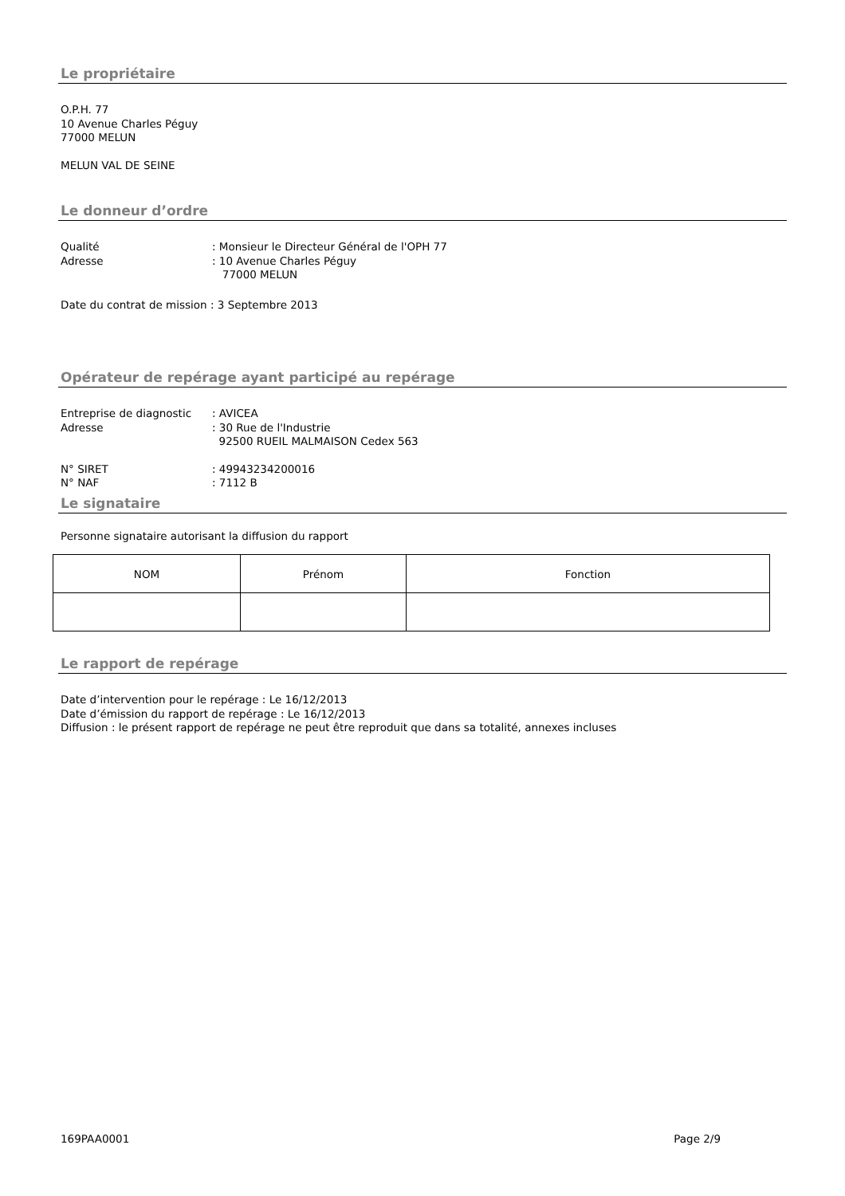Le propriétaire
O.P.H. 77
10 Avenue Charles Péguy
77000 MELUN
MELUN VAL DE SEINE
Le donneur d’ordre
Qualité: Monsieur le Directeur Général de l'OPH 77
Adresse: 10 Avenue Charles Péguy
77000 MELUN
Date du contrat de mission : 3 Septembre 2013
Opérateur de repérage ayant participé au repérage
Entreprise de diagnostic: AVICEA
Adresse: 30 Rue de l'Industrie
92500 RUEIL MALMAISON Cedex 563
N° SIRET: 49943234200016
N° NAF: 7112 B
Le signataire
Personne signataire autorisant la diffusion du rapport
| NOM | Prénom | Fonction |
| --- | --- | --- |
Le rapport de repérage
Date d’intervention pour le repérage : Le 16/12/2013
Date d’émission du rapport de repérage : Le 16/12/2013
Diffusion : le présent rapport de repérage ne peut être reproduit que dans sa totalité, annexes incluses
169PAA0001 Page 2/9